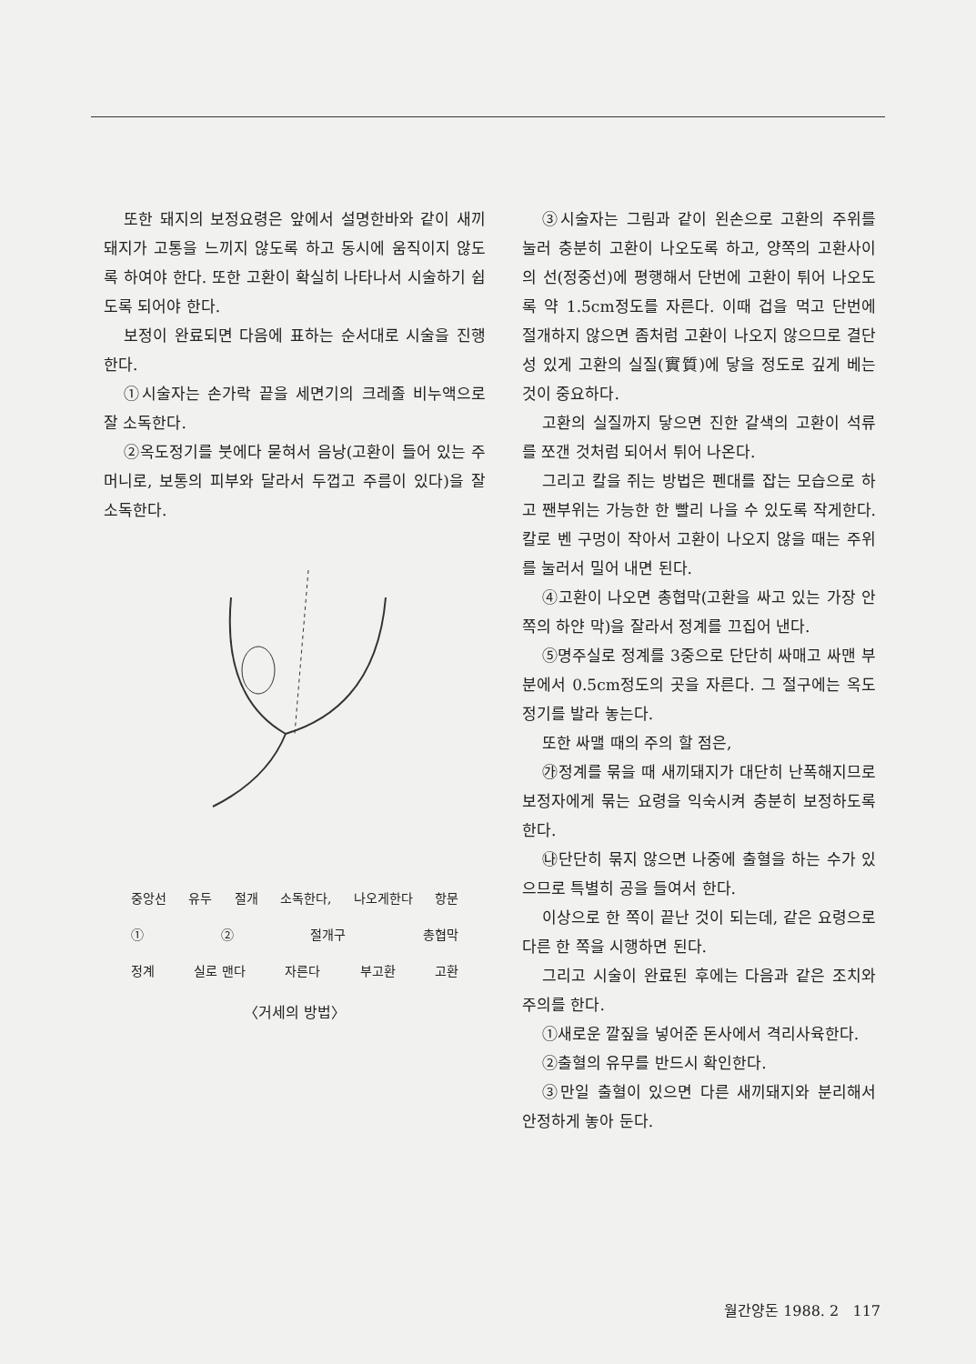또한 돼지의 보정요령은 앞에서 설명한바와 같이 새끼돼지가 고통을 느끼지 않도록 하고 동시에 움직이지 않도록 하여야 한다. 또한 고환이 확실히 나타나서 시술하기 쉽도록 되어야 한다.
보정이 완료되면 다음에 표하는 순서대로 시술을 진행한다.
①시술자는 손가락 끝을 세면기의 크레졸 비누액으로 잘 소독한다.
②옥도정기를 붓에다 묻혀서 음낭(고환이 들어 있는 주머니로, 보통의 피부와 달라서 두껍고 주름이 있다)을 잘 소독한다.
중앙선 유두 절개 소독한다, 나오게한다 항문
① ② 절개구 총협막
정계 실로 맨다 자른다 부고환 고환
〈거세의 방법〉
③시술자는 그림과 같이 왼손으로 고환의 주위를 눌러 충분히 고환이 나오도록 하고, 양쪽의 고환사이의 선(정중선)에 평행해서 단번에 고환이 튀어 나오도록 약 1.5cm정도를 자른다. 이때 겁을 먹고 단번에 절개하지 않으면 좀처럼 고환이 나오지 않으므로 결단성 있게 고환의 실질(實質)에 닿을 정도로 깊게 베는 것이 중요하다.
고환의 실질까지 닿으면 진한 갈색의 고환이 석류를 쪼갠 것처럼 되어서 튀어 나온다.
그리고 칼을 쥐는 방법은 펜대를 잡는 모습으로 하고 짼부위는 가능한 한 빨리 나을 수 있도록 작게한다. 칼로 벤 구멍이 작아서 고환이 나오지 않을 때는 주위를 눌러서 밀어 내면 된다.
④고환이 나오면 총협막(고환을 싸고 있는 가장 안쪽의 하얀 막)을 잘라서 정계를 끄집어 낸다.
⑤명주실로 정계를 3중으로 단단히 싸매고 싸맨 부분에서 0.5cm정도의 곳을 자른다. 그 절구에는 옥도정기를 발라 놓는다.
또한 싸맬 때의 주의 할 점은,
㉮정계를 묶을 때 새끼돼지가 대단히 난폭해지므로 보정자에게 묶는 요령을 익숙시켜 충분히 보정하도록 한다.
㉯단단히 묶지 않으면 나중에 출혈을 하는 수가 있으므로 특별히 공을 들여서 한다.
이상으로 한 쪽이 끝난 것이 되는데, 같은 요령으로 다른 한 쪽을 시행하면 된다.
그리고 시술이 완료된 후에는 다음과 같은 조치와 주의를 한다.
①새로운 깔짚을 넣어준 돈사에서 격리사육한다.
②출혈의 유무를 반드시 확인한다.
③만일 출혈이 있으면 다른 새끼돼지와 분리해서 안정하게 놓아 둔다.
월간양돈 1988. 2 117